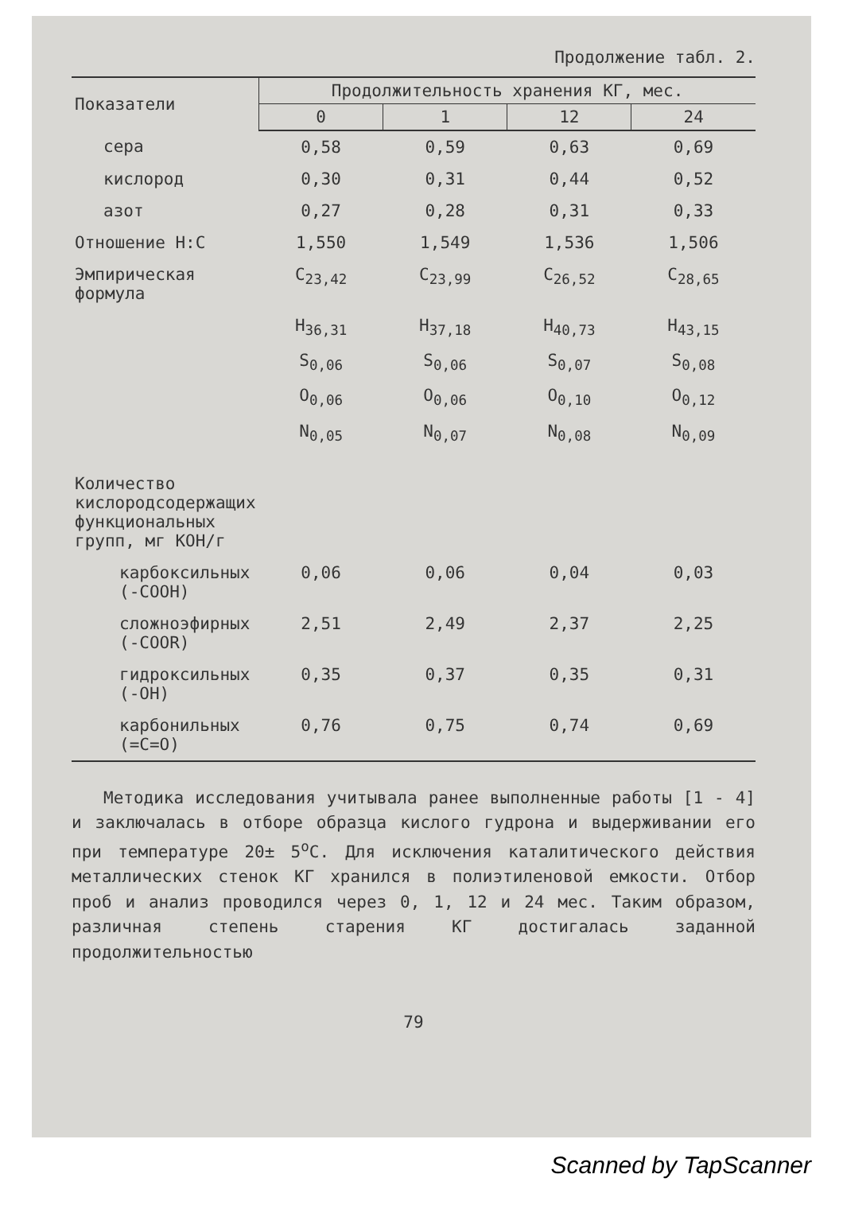Продолжение табл. 2.
| Показатели | Продолжительность хранения КГ, мес. | | | |
| --- | --- | --- | --- | --- |
| | 0 | 1 | 12 | 24 |
| сера | 0,58 | 0,59 | 0,63 | 0,69 |
| кислород | 0,30 | 0,31 | 0,44 | 0,52 |
| азот | 0,27 | 0,28 | 0,31 | 0,33 |
| Отношение Н:С | 1,550 | 1,549 | 1,536 | 1,506 |
| Эмпирическая формула | C<sub>23,42</sub> | C<sub>23,99</sub> | C<sub>26,52</sub> | C<sub>28,65</sub> |
| | H<sub>36,31</sub> | H<sub>37,18</sub> | H<sub>40,73</sub> | H<sub>43,15</sub> |
| | S<sub>0,06</sub> | S<sub>0,06</sub> | S<sub>0,07</sub> | S<sub>0,08</sub> |
| | O<sub>0,06</sub> | O<sub>0,06</sub> | O<sub>0,10</sub> | O<sub>0,12</sub> |
| | N<sub>0,05</sub> | N<sub>0,07</sub> | N<sub>0,08</sub> | N<sub>0,09</sub> |
| Количество кислородсодержащих функциональных групп, мг КОН/г | | | | |
| карбоксильных (-COOH) | 0,06 | 0,06 | 0,04 | 0,03 |
| сложноэфирных (-COOR) | 2,51 | 2,49 | 2,37 | 2,25 |
| гидроксильных (-OH) | 0,35 | 0,37 | 0,35 | 0,31 |
| карбонильных (=C=O) | 0,76 | 0,75 | 0,74 | 0,69 |
Методика исследования учитывала ранее выполненные работы [1 - 4] и заключалась в отборе образца кислого гудрона и выдерживании его при температуре 20± 5<sup>о</sup>С. Для исключения каталитического действия металлических стенок КГ хранился в полиэтиленовой емкости. Отбор проб и анализ проводился через 0, 1, 12 и 24 мес. Таким образом, различная степень старения КГ достигалась заданной продолжительностью
79
Scanned by TapScanner